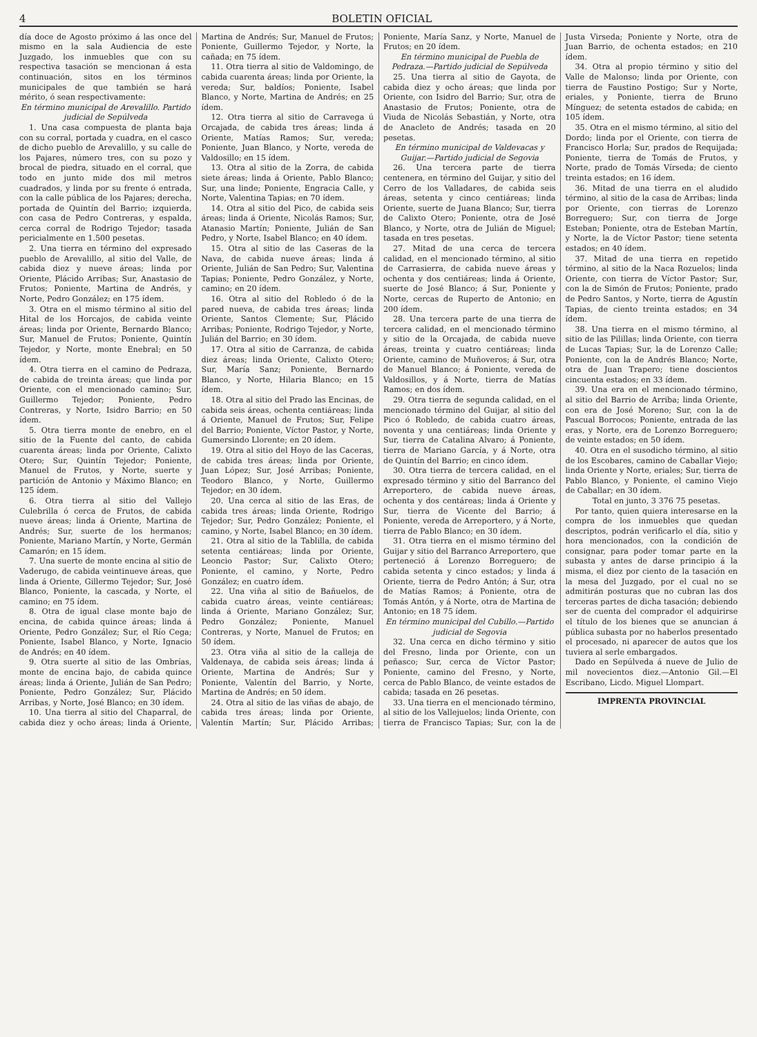4 BOLETIN OFICIAL
día doce de Agosto próximo á las once del mismo en la sala Audiencia de este Juzgado, los inmuebles que con su respectiva tasación se mencionan á esta continuación, sitos en los términos municipales de que también se hará mérito, ó sean respectivamente:
En término municipal de Arevalillo. Partido judicial de Sepúlveda
1. Una casa compuesta de planta baja con su corral, portada y cuadra, en el casco de dicho pueblo de Arevalillo, y su calle de los Pajares, número tres, con su pozo y brocal de piedra, situado en el corral, que todo en junto mide dos mil metros cuadrados, y linda por su frente ó entrada, con la calle pública de los Pajares; derecha, portada de Quintín del Barrio; izquierda, con casa de Pedro Contreras, y espalda, cerca corral de Rodrigo Tejedor; tasada pericialmente en 1.500 pesetas.
2. Una tierra en término del expresado pueblo de Arevalillo, al sitio del Valle, de cabida diez y nueve áreas; linda por Oriente, Plácido Arribas; Sur, Anastasio de Frutos; Poniente, Martina de Andrés, y Norte, Pedro González; en 175 ídem.
3. Otra en el mismo término al sitio del Hital de los Horcajos, de cabida veinte áreas; linda por Oriente, Bernardo Blanco; Sur, Manuel de Frutos; Poniente, Quintín Tejedor, y Norte, monte Enebral; en 50 ídem.
4. Otra tierra en el camino de Pedraza, de cabida de treinta áreas; que linda por Oriente, con el mencionado camino; Sur, Guillermo Tejedor; Poniente, Pedro Contreras, y Norte, Isidro Barrio; en 50 ídem.
5. Otra tierra monte de enebro, en el sitio de la Fuente del canto, de cabida cuarenta áreas; linda por Oriente, Calixto Otero; Sur, Quintín Tejedor; Poniente, Manuel de Frutos, y Norte, suerte y partición de Antonio y Máximo Blanco; en 125 ídem.
6. Otra tierra al sitio del Vallejo Culebrilla ó cerca de Frutos, de cabida nueve áreas; linda á Oriente, Martina de Andrés; Sur, suerte de los hermanos; Poniente, Mariano Martín, y Norte, Germán Camarón; en 15 ídem.
7. Una suerte de monte encina al sitio de Vaderugo, de cabida veintinueve áreas, que linda á Oriente, Gillermo Tejedor; Sur, José Blanco, Poniente, la cascada, y Norte, el camino; en 75 ídem.
8. Otra de igual clase monte bajo de encina, de cabida quince áreas; linda á Oriente, Pedro González; Sur, el Río Cega; Poniente, Isabel Blanco, y Norte, Ignacio de Andrés; en 40 ídem.
9. Otra suerte al sitio de las Ombrías, monte de encina bajo, de cabida quince áreas; linda á Oriente, Julián de San Pedro; Poniente, Pedro González; Sur, Plácido Arribas, y Norte, José Blanco; en 30 ídem.
10. Una tierra al sitio del Chaparral, de cabida diez y ocho áreas; linda á Oriente, Martina de Andrés; Sur, Manuel de Frutos; Poniente, Guillermo Tejedor, y Norte, la cañada; en 75 ídem.
11. Otra tierra al sitio de Valdomingo, de cabida cuarenta áreas; linda por Oriente, la vereda; Sur, baldíos; Poniente, Isabel Blanco, y Norte, Martina de Andrés; en 25 ídem.
12. Otra tierra al sitio de Carravega ú Orcajada, de cabida tres áreas; linda á Oriente, Matías Ramos; Sur, vereda; Poniente, Juan Blanco, y Norte, vereda de Valdosillo; en 15 ídem.
13. Otra al sitio de la Zorra, de cabida siete áreas; linda á Oriente, Pablo Blanco; Sur, una linde; Poniente, Engracia Calle, y Norte, Valentina Tapias; en 70 ídem.
14. Otra al sitio del Pico, de cabida seis áreas; linda á Oriente, Nicolás Ramos; Sur, Atanasio Martín; Poniente, Julián de San Pedro, y Norte, Isabel Blanco; en 40 ídem.
15. Otra al sitio de las Caseras de la Nava, de cabida nueve áreas; linda á Oriente, Julián de San Pedro; Sur, Valentina Tapias; Poniente, Pedro González, y Norte, camino; en 20 ídem.
16. Otra al sitio del Robledo ó de la pared nueva, de cabida tres áreas; linda Oriente, Santos Clemente; Sur, Plácido Arribas; Poniente, Rodrigo Tejedor, y Norte, Julián del Barrio; en 30 ídem.
17. Otra al sitio de Carranza, de cabida diez áreas; linda Oriente, Calixto Otero; Sur, María Sanz; Poniente, Bernardo Blanco, y Norte, Hilaria Blanco; en 15 ídem.
18. Otra al sitio del Prado las Encinas, de cabida seis áreas, ochenta centiáreas; linda á Oriente, Manuel de Frutos; Sur, Felipe del Barrio; Poniente, Víctor Pastor, y Norte, Gumersindo Llorente; en 20 ídem.
19. Otra al sitio del Hoyo de las Caceras, de cabida tres áreas; linda por Oriente, Juan López; Sur, José Arribas; Poniente, Teodoro Blanco, y Norte, Guillermo Tejedor; en 30 ídem.
20. Una cerca al sitio de las Eras, de cabida tres áreas; linda Oriente, Rodrigo Tejedor; Sur, Pedro González; Poniente, el camino, y Norte, Isabel Blanco; en 30 ídem.
21. Otra al sitio de la Tablilla, de cabida setenta centiáreas; linda por Oriente, Leoncio Pastor; Sur, Calixto Otero; Poniente, el camino, y Norte, Pedro González; en cuatro ídem.
22. Una viña al sitio de Bañuelos, de cabida cuatro áreas, veinte centiáreas; linda á Oriente, Mariano González; Sur, Pedro González; Poniente, Manuel Contreras, y Norte, Manuel de Frutos; en 50 ídem.
23. Otra viña al sitio de la calleja de Valdenaya, de cabida seis áreas; linda á Oriente, Martina de Andrés; Sur y Poniente, Valentín del Barrio, y Norte, Martina de Andrés; en 50 ídem.
24. Otra al sitio de las viñas de abajo, de cabida tres áreas; linda por Oriente, Valentín Martín; Sur, Plácido Arribas; Poniente, María Sanz, y Norte, Manuel de Frutos; en 20 ídem.
En término municipal de Puebla de Pedraza.—Partido judicial de Sepúlveda
25. Una tierra al sitio de Gayota, de cabida diez y ocho áreas; que linda por Oriente, con Isidro del Barrio; Sur, otra de Anastasio de Frutos; Poniente, otra de Viuda de Nicolás Sebastián, y Norte, otra de Anacleto de Andrés; tasada en 20 pesetas.
En término municipal de Valdevacas y Guijar.—Partido judicial de Segovia
26. Una tercera parte de tierra centenera, en término del Guijar, y sitio del Cerro de los Valladares, de cabida seis áreas, setenta y cinco centiáreas; linda Oriente, suerte de Juana Blanco; Sur, tierra de Calixto Otero; Poniente, otra de José Blanco, y Norte, otra de Julián de Miguel; tasada en tres pesetas.
27. Mitad de una cerca de tercera calidad, en el mencionado término, al sitio de Carrasierra, de cabida nueve áreas y ochenta y dos centiáreas; linda á Oriente, suerte de José Blanco; á Sur, Poniente y Norte, cercas de Ruperto de Antonio; en 200 ídem.
28. Una tercera parte de una tierra de tercera calidad, en el mencionado término y sitio de la Orcajada, de cabida nueve áreas, treinta y cuatro centiáreas; linda Oriente, camino de Muñoveros; á Sur, otra de Manuel Blanco; á Poniente, vereda de Valdosillos, y á Norte, tierra de Matías Ramos; en dos ídem.
29. Otra tierra de segunda calidad, en el mencionado término del Guijar, al sitio del Pico ó Robledo, de cabida cuatro áreas, noventa y una centiáreas; linda Oriente y Sur, tierra de Catalina Alvaro; á Poniente, tierra de Mariano García, y á Norte, otra de Quintín del Barrio; en cinco ídem.
30. Otra tierra de tercera calidad, en el expresado término y sitio del Barranco del Arreportero, de cabida nueve áreas, ochenta y dos centáreas; linda á Oriente y Sur, tierra de Vicente del Barrio; á Poniente, vereda de Arreportero, y á Norte, tierra de Pablo Blanco; en 30 ídem.
31. Otra tierra en el mismo término del Guijar y sitio del Barranco Arreportero, que perteneció á Lorenzo Borreguero; de cabida setenta y cinco estados; y linda á Oriente, tierra de Pedro Antón; á Sur, otra de Matías Ramos; á Poniente, otra de Tomás Antón, y á Norte, otra de Martina de Antonio; en 18 75 ídem.
En término municipal del Cubillo.—Partido judicial de Segovia
32. Una cerca en dicho término y sitio del Fresno, linda por Oriente, con un peñasco; Sur, cerca de Víctor Pastor; Poniente, camino del Fresno, y Norte, cerca de Pablo Blanco, de veinte estados de cabida; tasada en 26 pesetas.
33. Una tierra en el mencionado término, al sitio de los Vallejuelos; linda Oriente, con tierra de Francisco Tapias; Sur, con la de Justa Virseda; Poniente y Norte, otra de Juan Barrio, de ochenta estados; en 210 ídem.
34. Otra al propio término y sitio del Valle de Malonso; linda por Oriente, con tierra de Faustino Postigo; Sur y Norte, eriales, y Poniente, tierra de Bruno Mínguez; de setenta estados de cabida; en 105 ídem.
35. Otra en el mismo término, al sitio del Dordo; linda por el Oriente, con tierra de Francisco Horla; Sur, prados de Requijada; Poniente, tierra de Tomás de Frutos, y Norte, prado de Tomás Vírseda; de ciento treinta estados; en 16 ídem.
36. Mitad de una tierra en el aludido término, al sitio de la casa de Arribas; linda por Oriente, con tierras de Lorenzo Borreguero; Sur, con tierra de Jorge Esteban; Poniente, otra de Esteban Martín, y Norte, la de Víctor Pastor; tiene setenta estados; en 40 ídem.
37. Mitad de una tierra en repetido término, al sitio de la Naca Rozuelos; linda Oriente, con tierra de Víctor Pastor; Sur, con la de Simón de Frutos; Poniente, prado de Pedro Santos, y Norte, tierra de Agustín Tapias, de ciento treinta estados; en 34 ídem.
38. Una tierra en el mismo término, al sitio de las Pilillas; linda Oriente, con tierra de Lucas Tapias; Sur, la de Lorenzo Calle; Poniente, con la de Andrés Blanco; Norte, otra de Juan Trapero; tiene doscientos cincuenta estados; en 33 ídem.
39. Una era en el mencionado término, al sitio del Barrio de Arriba; linda Oriente, con era de José Moreno; Sur, con la de Pascual Borrocos; Poniente, entrada de las eras, y Norte, era de Lorenzo Borreguero; de veinte estados; en 50 ídem.
40. Otra en el susodicho término, al sitio de los Escobares, camino de Caballar Viejo; linda Oriente y Norte, eriales; Sur, tierra de Pablo Blanco, y Poniente, el camino Viejo de Caballar; en 30 ídem.
Total en junto, 3 376 75 pesetas.
Por tanto, quien quiera interesarse en la compra de los inmuebles que quedan descriptos, podrán verificarlo el día, sitio y hora mencionados, con la condición de consignar, para poder tomar parte en la subasta y antes de darse principio á la misma, el diez por ciento de la tasación en la mesa del Juzgado, por el cual no se admitirán posturas que no cubran las dos terceras partes de dicha tasación; debiendo ser de cuenta del comprador el adquirirse el título de los bienes que se anuncian á pública subasta por no haberlos presentado el procesado, ni aparecer de autos que los tuviera al serle embargados.
Dado en Sepúlveda á nueve de Julio de mil novecientos diez.—Antonio Gil.—El Escribano, Licdo. Miguel Llompart.
IMPRENTA PROVINCIAL